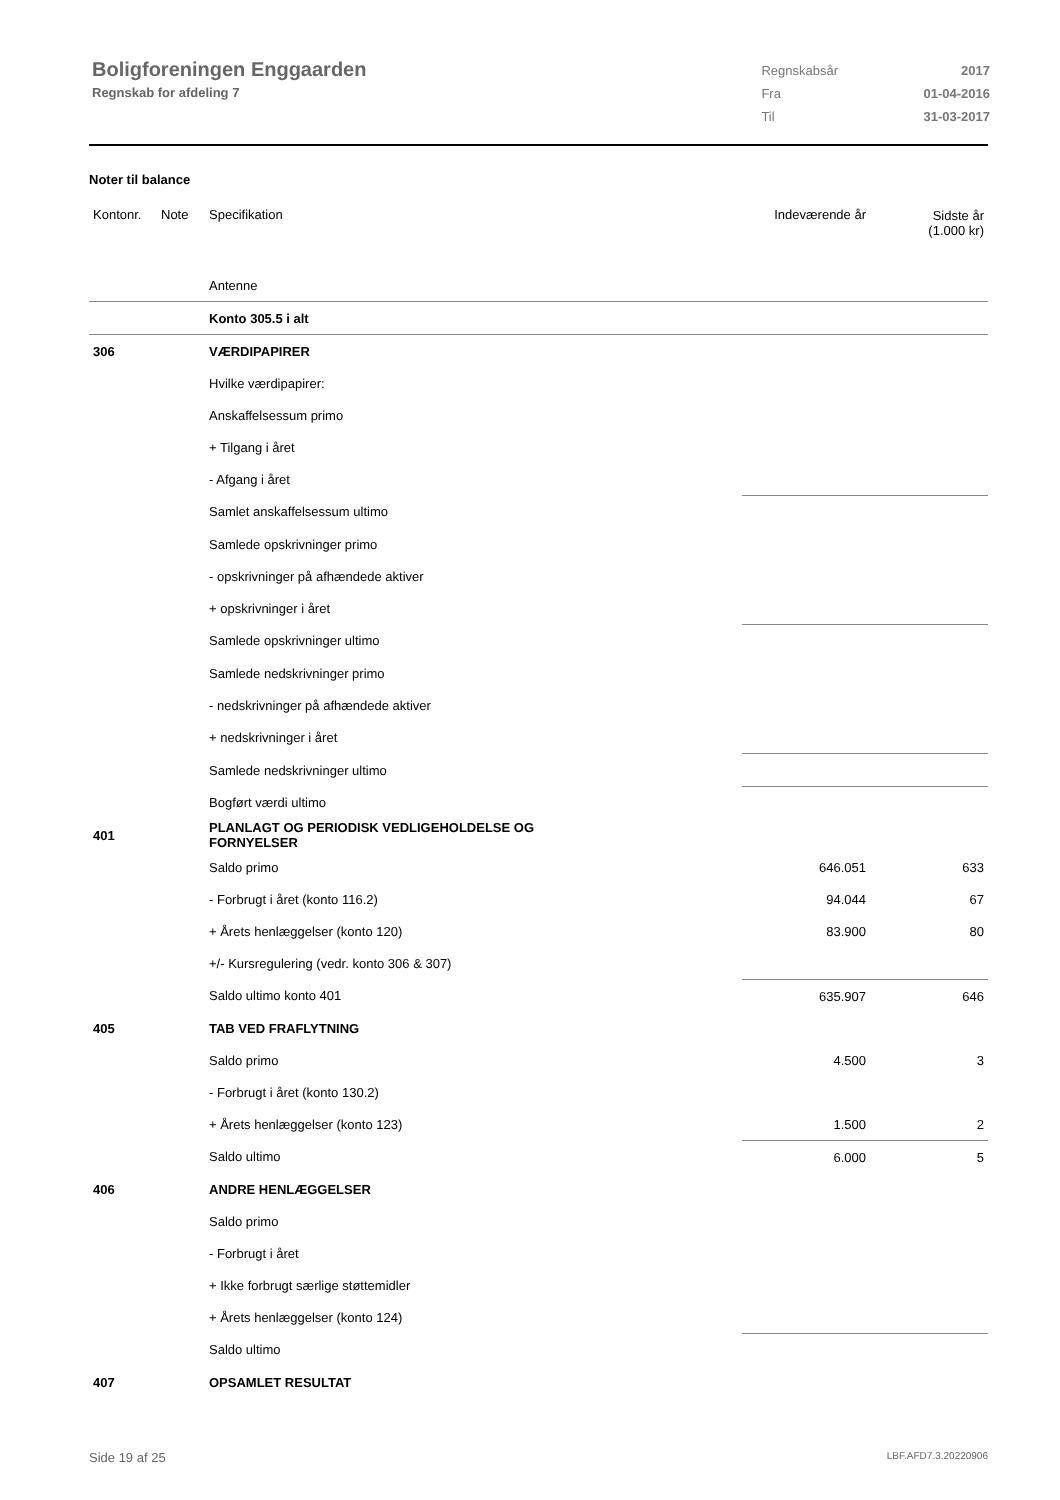Boligforeningen Enggaarden
Regnskab for afdeling 7
| Regnskabsår | 2017 |
| Fra | 01-04-2016 |
| Til | 31-03-2017 |
Noter til balance
| Kontonr. | Note | Specifikation | Indeværende år | Sidste år (1.000 kr) |
| | | Antenne | | |
| | | Konto 305.5 i alt | | |
| 306 | | VÆRDIPAPIRER | | |
| | | Hvilke værdipapirer: | | |
| | | Anskaffelsessum primo | | |
| | | + Tilgang i året | | |
| | | - Afgang i året | | |
| | | Samlet anskaffelsessum ultimo | | |
| | | Samlede opskrivninger primo | | |
| | | - opskrivninger på afhændede aktiver | | |
| | | + opskrivninger i året | | |
| | | Samlede opskrivninger ultimo | | |
| | | Samlede nedskrivninger primo | | |
| | | - nedskrivninger på afhændede aktiver | | |
| | | + nedskrivninger i året | | |
| | | Samlede nedskrivninger ultimo | | |
| | | Bogført værdi ultimo | | |
| 401 | | PLANLAGT OG PERIODISK VEDLIGEHOLDELSE OG FORNYELSER | | |
| | | Saldo primo | 646.051 | 633 |
| | | - Forbrugt i året (konto 116.2) | 94.044 | 67 |
| | | + Årets henlæggelser (konto 120) | 83.900 | 80 |
| | | +/- Kursregulering (vedr. konto 306 & 307) | | |
| | | Saldo ultimo konto 401 | 635.907 | 646 |
| 405 | | TAB VED FRAFLYTNING | | |
| | | Saldo primo | 4.500 | 3 |
| | | - Forbrugt i året (konto 130.2) | | |
| | | + Årets henlæggelser (konto 123) | 1.500 | 2 |
| | | Saldo ultimo | 6.000 | 5 |
| 406 | | ANDRE HENLÆGGELSER | | |
| | | Saldo primo | | |
| | | - Forbrugt i året | | |
| | | + Ikke forbrugt særlige støttemidler | | |
| | | + Årets henlæggelser (konto 124) | | |
| | | Saldo ultimo | | |
| 407 | | OPSAMLET RESULTAT | | |
Side 19 af 25 LBF.AFD7.3.20220906